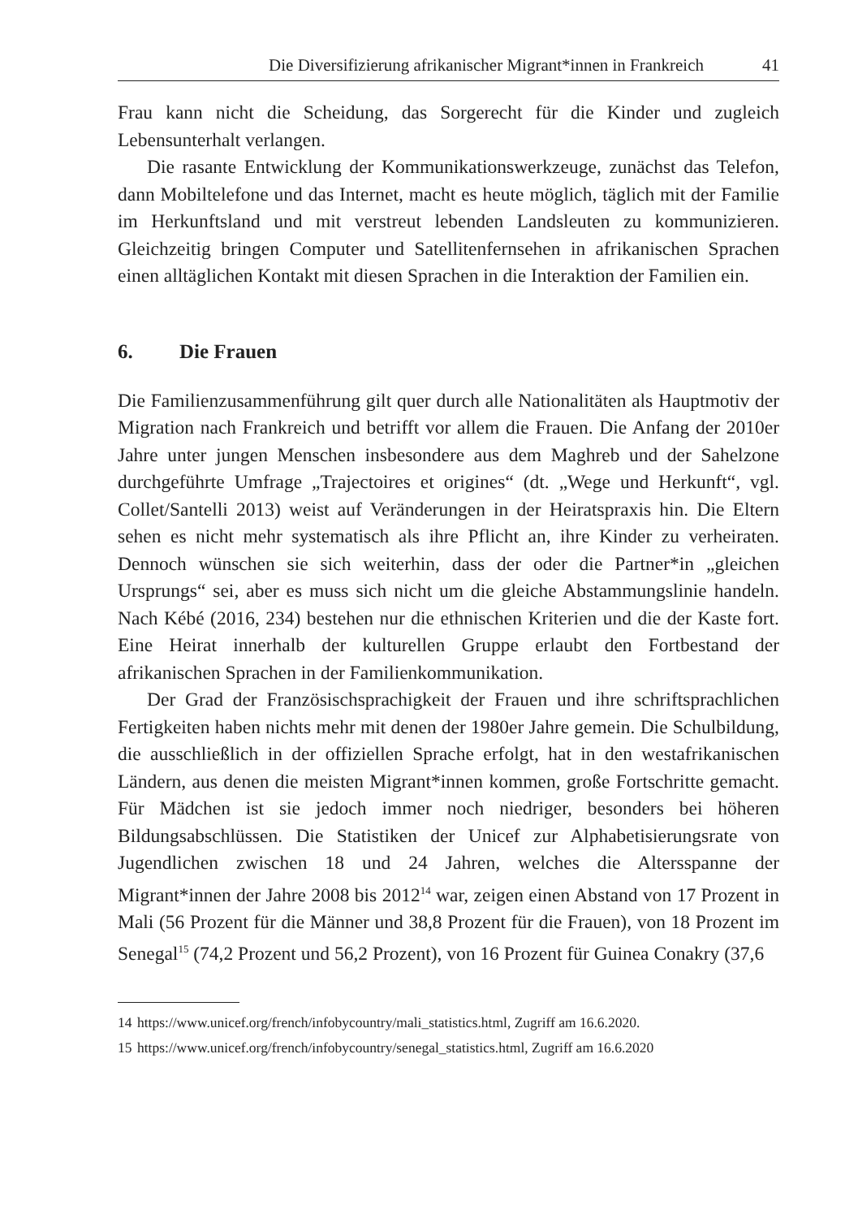Die Diversifizierung afrikanischer Migrant*innen in Frankreich 41
Frau kann nicht die Scheidung, das Sorgerecht für die Kinder und zugleich Lebensunterhalt verlangen.
Die rasante Entwicklung der Kommunikationswerkzeuge, zunächst das Telefon, dann Mobiltelefone und das Internet, macht es heute möglich, täglich mit der Familie im Herkunftsland und mit verstreut lebenden Landsleuten zu kommunizieren. Gleichzeitig bringen Computer und Satellitenfernsehen in afrikanischen Sprachen einen alltäglichen Kontakt mit diesen Sprachen in die Interaktion der Familien ein.
6. Die Frauen
Die Familienzusammenführung gilt quer durch alle Nationalitäten als Hauptmotiv der Migration nach Frankreich und betrifft vor allem die Frauen. Die Anfang der 2010er Jahre unter jungen Menschen insbesondere aus dem Maghreb und der Sahelzone durchgeführte Umfrage „Trajectoires et origines“ (dt. „Wege und Herkunft“, vgl. Collet/Santelli 2013) weist auf Veränderungen in der Heiratspraxis hin. Die Eltern sehen es nicht mehr systematisch als ihre Pflicht an, ihre Kinder zu verheiraten. Dennoch wünschen sie sich weiterhin, dass der oder die Partner*in „gleichen Ursprungs“ sei, aber es muss sich nicht um die gleiche Abstammungslinie handeln. Nach Kébé (2016, 234) bestehen nur die ethnischen Kriterien und die der Kaste fort. Eine Heirat innerhalb der kulturellen Gruppe erlaubt den Fortbestand der afrikanischen Sprachen in der Familienkommunikation.
Der Grad der Französischsprachigkeit der Frauen und ihre schriftsprachlichen Fertigkeiten haben nichts mehr mit denen der 1980er Jahre gemein. Die Schulbildung, die ausschließlich in der offiziellen Sprache erfolgt, hat in den westafrikanischen Ländern, aus denen die meisten Migrant*innen kommen, große Fortschritte gemacht. Für Mädchen ist sie jedoch immer noch niedriger, besonders bei höheren Bildungsabschlüssen. Die Statistiken der Unicef zur Alphabetisierungsrate von Jugendlichen zwischen 18 und 24 Jahren, welches die Altersspanne der Migrant*innen der Jahre 2008 bis 2012<sup>14</sup> war, zeigen einen Abstand von 17 Prozent in Mali (56 Prozent für die Männer und 38,8 Prozent für die Frauen), von 18 Prozent im Senegal<sup>15</sup> (74,2 Prozent und 56,2 Prozent), von 16 Prozent für Guinea Conakry (37,6
14 https://www.unicef.org/french/infobycountry/mali_statistics.html, Zugriff am 16.6.2020.
15 https://www.unicef.org/french/infobycountry/senegal_statistics.html, Zugriff am 16.6.2020